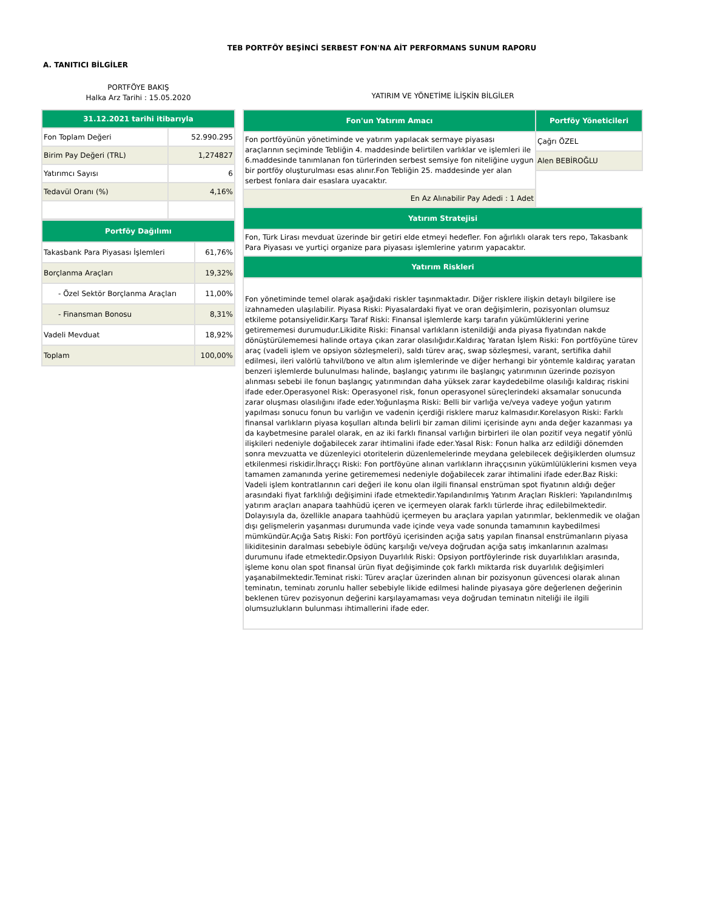TEB PORTFÖY BEŞİNCİ SERBEST FON'NA AİT PERFORMANS SUNUM RAPORU
A. TANITICI BİLGİLER
PORTFÖYE BAKIŞ
Halka Arz Tarihi : 15.05.2020
| 31.12.2021 tarihi itibarıyla | |
| --- | --- |
| Fon Toplam Değeri | 52.990.295 |
| Birim Pay Değeri (TRL) | 1,274827 |
| Yatırımcı Sayısı | 6 |
| Tedavül Oranı (%) | 4,16% |
| Portföy Dağılımı | |
| --- | --- |
| Takasbank Para Piyasası İşlemleri | 61,76% |
| Borçlanma Araçları | 19,32% |
| - Özel Sektör Borçlanma Araçları | 11,00% |
| - Finansman Bonosu | 8,31% |
| Vadeli Mevduat | 18,92% |
| Toplam | 100,00% |
YATIRIM VE YÖNETİME İLİŞKİN BİLGİLER
| Fon'un Yatırım Amacı | Portföy Yöneticileri |
| --- | --- |
| Fon portföyünün yönetiminde ve yatırım yapılacak sermaye piyasası araçlarının seçiminde Tebliğin 4. maddesinde belirtilen varlıklar ve işlemleri ile 6.maddesinde tanımlanan fon türlerinden serbest semsiye fon niteliğine uygun bir portföy oluşturulması esas alınır.Fon Tebliğin 25. maddesinde yer alan serbest fonlara dair esaslara uyacaktır. | Çağrı ÖZEL |
| | Alen BEBİROĞLU |
| En Az Alınabilir Pay Adedi : 1 Adet | |
| Yatırım Stratejisi | |
| Fon, Türk Lirası mevduat üzerinde bir getiri elde etmeyi hedefler. Fon ağırlıklı olarak ters repo, Takasbank Para Piyasası ve yurtiçi organize para piyasası işlemlerine yatırım yapacaktır. | |
| Yatırım Riskleri | |
| Fon yönetiminde temel olarak aşağıdaki riskler taşınmaktadır. Diğer risklere ilişkin detaylı bilgilere ise izahnameden ulaşılabilir. Piyasa Riski: Piyasalardaki fiyat ve oran değişimlerin, pozisyonları olumsuz etkileme potansiyelidir.Karşı Taraf Riski: Finansal işlemlerde karşı tarafın yükümlüklerini yerine getirememesi durumudur.Likidite Riski: Finansal varlıkların istenildiği anda piyasa fiyatından nakde dönüştürülememesi halinde ortaya çıkan zarar olasılığıdır.Kaldıraç Yaratan İşlem Riski: Fon portföyüne türev araç (vadeli işlem ve opsiyon sözleşmeleri), saldı türev araç, swap sözleşmesi, varant, sertifika dahil edilmesi, ileri valörlü tahvil/bono ve altın alım işlemlerinde ve diğer herhangi bir yöntemle kaldıraç yaratan benzeri işlemlerde bulunulması halinde, başlangıç yatırımı ile başlangıç yatırımının üzerinde pozisyon alınması sebebi ile fonun başlangıç yatırımından daha yüksek zarar kaydedebilme olasılığı kaldıraç riskini ifade eder.Operasyonel Risk: Operasyonel risk, fonun operasyonel süreçlerindeki aksamalar sonucunda zarar oluşması olasılığını ifade eder.Yoğunlaşma Riski: Belli bir varlığa ve/veya vadeye yoğun yatırım yapılması sonucu fonun bu varlığın ve vadenin içerdiği risklere maruz kalmasıdır.Korelasyon Riski: Farklı finansal varlıkların piyasa koşulları altında belirli bir zaman dilimi içerisinde aynı anda değer kazanması ya da kaybetmesine paralel olarak, en az iki farklı finansal varlığın birbirleri ile olan pozitif veya negatif yönlü ilişkileri nedeniyle doğabilecek zarar ihtimalini ifade eder.Yasal Risk: Fonun halka arz edildiği dönemden sonra mevzuatta ve düzenleyici otoritelerin düzenlemelerinde meydana gelebilecek değişiklerden olumsuz etkilenmesi riskidir.İhraççı Riski: Fon portföyüne alınan varlıkların ihraççısının yükümlülüklerini kısmen veya tamamen zamanında yerine getirememesi nedeniyle doğabilecek zarar ihtimalini ifade eder.Baz Riski: Vadeli işlem kontratlarının cari değeri ile konu olan ilgili finansal enstrüman spot fiyatının aldığı değer arasındaki fiyat farklılığı değişimini ifade etmektedir.Yapılandırılmış Yatırım Araçları Riskleri: Yapılandırılmış yatırım araçları anapara taahhüdü içeren ve içermeyen olarak farklı türlerde ihraç edilebilmektedir. Dolayısıyla da, özellikle anapara taahhüdü içermeyen bu araçlara yapılan yatırımlar, beklenmedik ve olağan dışı gelişmelerin yaşanması durumunda vade içinde veya vade sonunda tamamının kaybedilmesi mümkündür.Açığa Satış Riski: Fon portföyü içerisinden açığa satış yapılan finansal enstrümanların piyasa likiditesinin daralması sebebiyle ödünç karşılığı ve/veya doğrudan açığa satış imkanlarının azalması durumunu ifade etmektedir.Opsiyon Duyarlılık Riski: Opsiyon portföylerinde risk duyarlılıkları arasında, işleme konu olan spot finansal ürün fiyat değişiminde çok farklı miktarda risk duyarlılık değişimleri yaşanabilmektedir.Teminat riski: Türev araçlar üzerinden alınan bir pozisyonun güvencesi olarak alınan teminatın, teminatı zorunlu haller sebebiyle likide edilmesi halinde piyasaya göre değerlenen değerinin beklenen türev pozisyonun değerini karşılayamaması veya doğrudan teminatın niteliği ile ilgili olumsuzlukların bulunması ihtimallerini ifade eder. | |